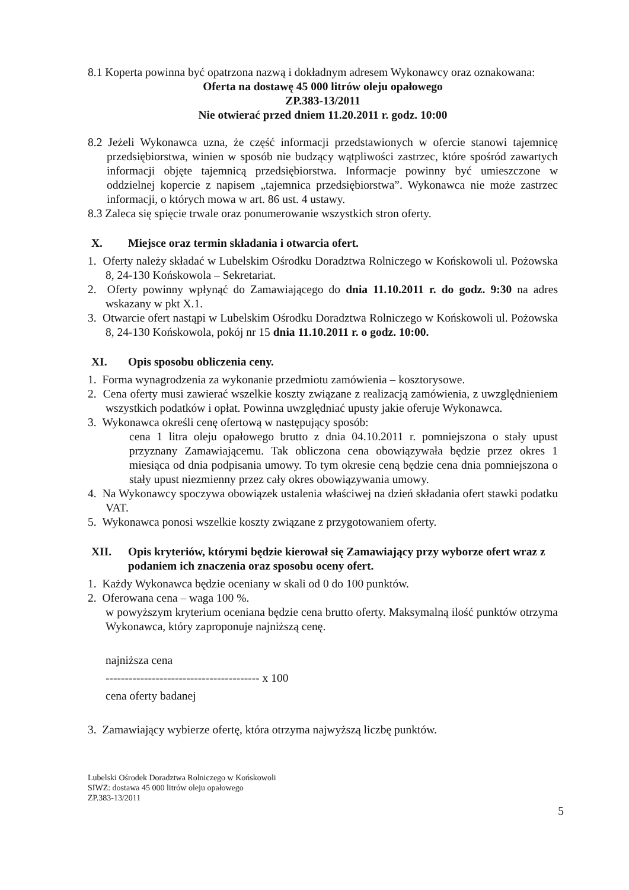8.1 Koperta powinna być opatrzona nazwą i dokładnym adresem Wykonawcy oraz oznakowana:
Oferta na dostawę 45 000 litrów oleju opałowego
ZP.383-13/2011
Nie otwierać przed dniem 11.20.2011 r. godz. 10:00
8.2 Jeżeli Wykonawca uzna, że część informacji przedstawionych w ofercie stanowi tajemnicę przedsiębiorstwa, winien w sposób nie budzący wątpliwości zastrzec, które spośród zawartych informacji objęte tajemnicą przedsiębiorstwa. Informacje powinny być umieszczone w oddzielnej kopercie z napisem „tajemnica przedsiębiorstwa”. Wykonawca nie może zastrzec informacji, o których mowa w art. 86 ust. 4 ustawy.
8.3 Zaleca się spięcie trwale oraz ponumerowanie wszystkich stron oferty.
X. Miejsce oraz termin składania i otwarcia ofert.
1. Oferty należy składać w Lubelskim Ośrodku Doradztwa Rolniczego w Końskowoli ul. Pożowska 8, 24-130 Końskowola – Sekretariat.
2. Oferty powinny wpłynąć do Zamawiającego do dnia 11.10.2011 r. do godz. 9:30 na adres wskazany w pkt X.1.
3. Otwarcie ofert nastąpi w Lubelskim Ośrodku Doradztwa Rolniczego w Końskowoli ul. Pożowska 8, 24-130 Końskowola, pokój nr 15 dnia 11.10.2011 r. o godz. 10:00.
XI. Opis sposobu obliczenia ceny.
1. Forma wynagrodzenia za wykonanie przedmiotu zamówienia – kosztorysowe.
2. Cena oferty musi zawierać wszelkie koszty związane z realizacją zamówienia, z uwzględnieniem wszystkich podatków i opłat. Powinna uwzględniać upusty jakie oferuje Wykonawca.
3. Wykonawca określi cenę ofertową w następujący sposób:
cena 1 litra oleju opałowego brutto z dnia 04.10.2011 r. pomniejszona o stały upust przyznany Zamawiającemu. Tak obliczona cena obowiązywała będzie przez okres 1 miesiąca od dnia podpisania umowy. To tym okresie ceną będzie cena dnia pomniejszona o stały upust niezmienny przez cały okres obowiązywania umowy.
4. Na Wykonawcy spoczywa obowiązek ustalenia właściwej na dzień składania ofert stawki podatku VAT.
5. Wykonawca ponosi wszelkie koszty związane z przygotowaniem oferty.
XII. Opis kryteriów, którymi będzie kierował się Zamawiający przy wyborze ofert wraz z podaniem ich znaczenia oraz sposobu oceny ofert.
1. Każdy Wykonawca będzie oceniany w skali od 0 do 100 punktów.
2. Oferowana cena – waga 100 %.
w powyższym kryterium oceniana będzie cena brutto oferty. Maksymalną ilość punktów otrzyma Wykonawca, który zaproponuje najniższą cenę.
najniższa cena
---------------------------------------- x 100
cena oferty badanej
3. Zamawiający wybierze ofertę, która otrzyma najwyższą liczbę punktów.
Lubelski Ośrodek Doradztwa Rolniczego w Końskowoli
SIWZ: dostawa 45 000 litrów oleju opałowego
ZP.383-13/2011
5